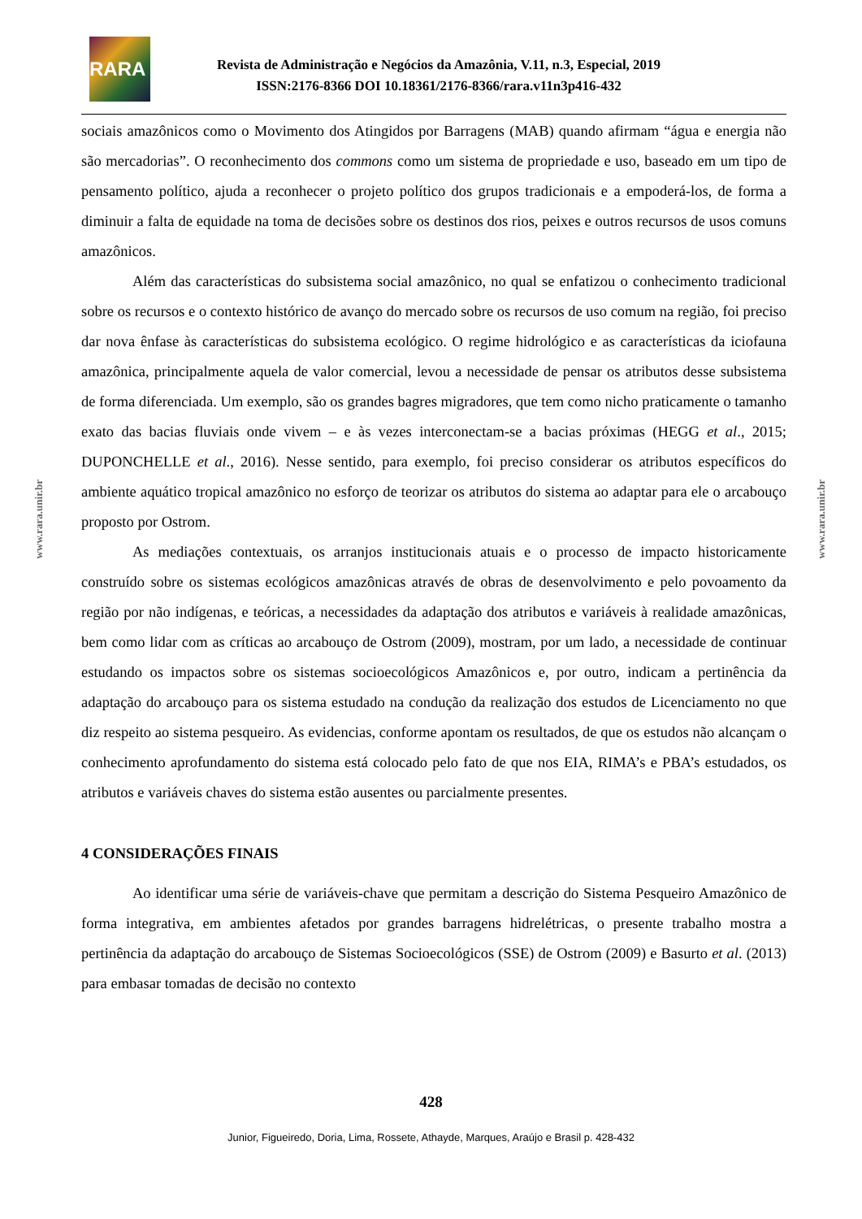RARA
Revista de Administração e Negócios da Amazônia, V.11, n.3, Especial, 2019
ISSN:2176-8366 DOI 10.18361/2176-8366/rara.v11n3p416-432
www.rara.unir.br
www.rara.unir.br
sociais amazônicos como o Movimento dos Atingidos por Barragens (MAB) quando afirmam “água e energia não são mercadorias”. O reconhecimento dos commons como um sistema de propriedade e uso, baseado em um tipo de pensamento político, ajuda a reconhecer o projeto político dos grupos tradicionais e a empoderá-los, de forma a diminuir a falta de equidade na toma de decisões sobre os destinos dos rios, peixes e outros recursos de usos comuns amazônicos.
Além das características do subsistema social amazônico, no qual se enfatizou o conhecimento tradicional sobre os recursos e o contexto histórico de avanço do mercado sobre os recursos de uso comum na região, foi preciso dar nova ênfase às características do subsistema ecológico. O regime hidrológico e as características da iciofauna amazônica, principalmente aquela de valor comercial, levou a necessidade de pensar os atributos desse subsistema de forma diferenciada. Um exemplo, são os grandes bagres migradores, que tem como nicho praticamente o tamanho exato das bacias fluviais onde vivem – e às vezes interconectam-se a bacias próximas (HEGG et al., 2015; DUPONCHELLE et al., 2016). Nesse sentido, para exemplo, foi preciso considerar os atributos específicos do ambiente aquático tropical amazônico no esforço de teorizar os atributos do sistema ao adaptar para ele o arcabouço proposto por Ostrom.
As mediações contextuais, os arranjos institucionais atuais e o processo de impacto historicamente construído sobre os sistemas ecológicos amazônicas através de obras de desenvolvimento e pelo povoamento da região por não indígenas, e teóricas, a necessidades da adaptação dos atributos e variáveis à realidade amazônicas, bem como lidar com as críticas ao arcabouço de Ostrom (2009), mostram, por um lado, a necessidade de continuar estudando os impactos sobre os sistemas socioecológicos Amazônicos e, por outro, indicam a pertinência da adaptação do arcabouço para os sistema estudado na condução da realização dos estudos de Licenciamento no que diz respeito ao sistema pesqueiro. As evidencias, conforme apontam os resultados, de que os estudos não alcançam o conhecimento aprofundamento do sistema está colocado pelo fato de que nos EIA, RIMA’s e PBA’s estudados, os atributos e variáveis chaves do sistema estão ausentes ou parcialmente presentes.
4 CONSIDERAÇÕES FINAIS
Ao identificar uma série de variáveis-chave que permitam a descrição do Sistema Pesqueiro Amazônico de forma integrativa, em ambientes afetados por grandes barragens hidrelétricas, o presente trabalho mostra a pertinência da adaptação do arcabouço de Sistemas Socioecológicos (SSE) de Ostrom (2009) e Basurto et al. (2013) para embasar tomadas de decisão no contexto
428
Junior, Figueiredo, Doria, Lima, Rossete, Athayde, Marques, Araújo e Brasil p. 428-432